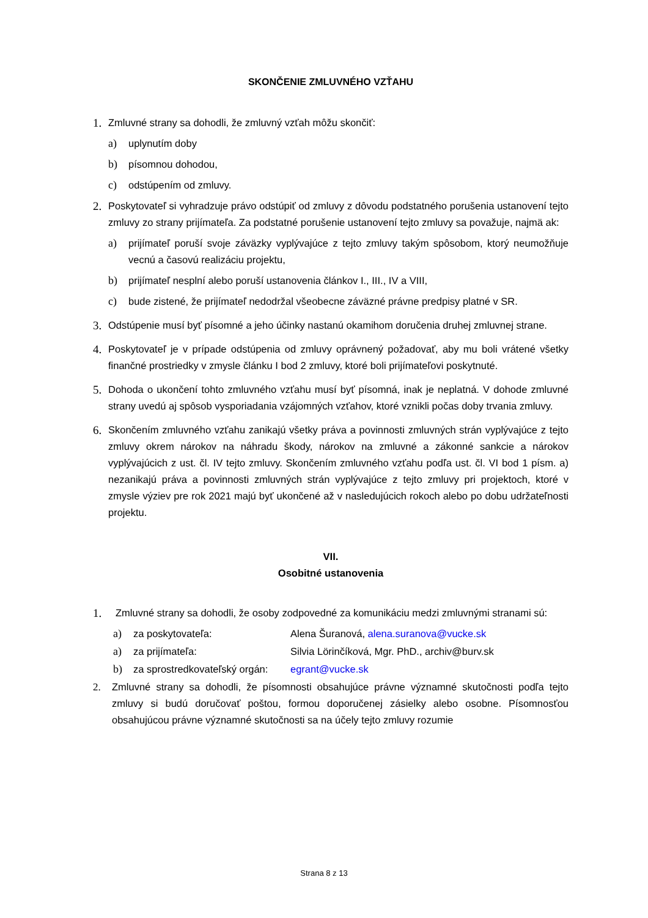SKONČENIE ZMLUVNÉHO VZŤAHU
1.
Zmluvné strany sa dohodli, že zmluvný vzťah môžu skončiť:
a) uplynutím doby
b) písomnou dohodou,
c) odstúpením od zmluvy.
2.
Poskytovateľ si vyhradzuje právo odstúpiť od zmluvy z dôvodu podstatného porušenia ustanovení tejto zmluvy zo strany prijímateľa. Za podstatné porušenie ustanovení tejto zmluvy sa považuje, najmä ak:
a) prijímateľ poruší svoje záväzky vyplývajúce z tejto zmluvy takým spôsobom, ktorý neumožňuje vecnú a časovú realizáciu projektu,
b) prijímateľ nesplní alebo poruší ustanovenia článkov I., III., IV a VIII,
c) bude zistené, že prijímateľ nedodržal všeobecne záväzné právne predpisy platné v SR.
3.
Odstúpenie musí byť písomné a jeho účinky nastanú okamihom doručenia druhej zmluvnej strane.
4.
Poskytovateľ je v prípade odstúpenia od zmluvy oprávnený požadovať, aby mu boli vrátené všetky finančné prostriedky v zmysle článku I bod 2 zmluvy, ktoré boli prijímateľovi poskytnuté.
5.
Dohoda o ukončení tohto zmluvného vzťahu musí byť písomná, inak je neplatná. V dohode zmluvné strany uvedú aj spôsob vysporiadania vzájomných vzťahov, ktoré vznikli počas doby trvania zmluvy.
6.
Skončením zmluvného vzťahu zanikajú všetky práva a povinnosti zmluvných strán vyplývajúce z tejto zmluvy okrem nárokov na náhradu škody, nárokov na zmluvné a zákonné sankcie a nárokov vyplývajúcich z ust. čl. IV tejto zmluvy. Skončením zmluvného vzťahu podľa ust. čl. VI bod 1 písm. a) nezanikajú práva a povinnosti zmluvných strán vyplývajúce z tejto zmluvy pri projektoch, ktoré v zmysle výziev pre rok 2021 majú byť ukončené až v nasledujúcich rokoch alebo po dobu udržateľnosti projektu.
VII.
Osobitné ustanovenia
1.
Zmluvné strany sa dohodli, že osoby zodpovedné za komunikáciu medzi zmluvnými stranami sú:
a) za poskytovateľa: Alena Šuranová, alena.suranova@vucke.sk
a) za prijímateľa: Silvia Lörinčíková, Mgr. PhD., archiv@burv.sk
b) za sprostredkovateľský orgán: egrant@vucke.sk
2. Zmluvné strany sa dohodli, že písomnosti obsahujúce právne významné skutočnosti podľa tejto zmluvy si budú doručovať poštou, formou doporučenej zásielky alebo osobne. Písomnosťou obsahujúcou právne významné skutočnosti sa na účely tejto zmluvy rozumie
Strana 8 z 13